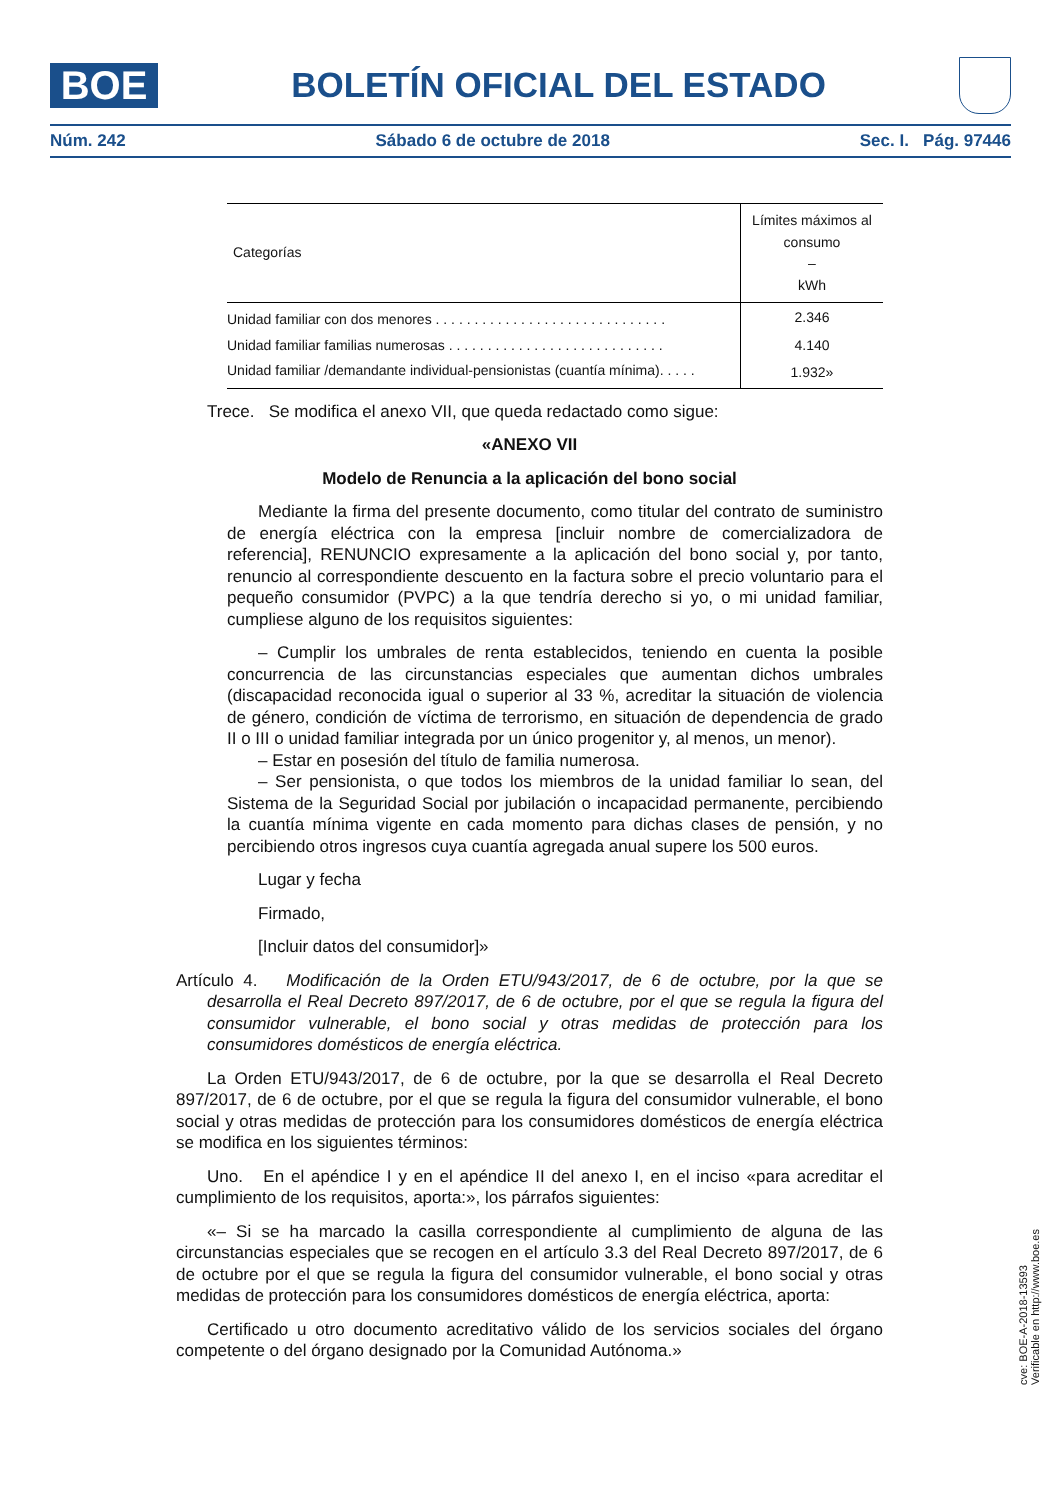BOE
BOLETÍN OFICIAL DEL ESTADO
Núm. 242 Sábado 6 de octubre de 2018 Sec. I. Pág. 97446
| Categorías | Límites máximos al consumo – kWh |
| --- | --- |
| Unidad familiar con dos menores . . . . . . . . . . . . . . . . . . . . . . . . . . . . . . | 2.346 |
| Unidad familiar familias numerosas . . . . . . . . . . . . . . . . . . . . . . . . . . . . | 4.140 |
| Unidad familiar /demandante individual-pensionistas (cuantía mínima). . . . . | 1.932» |
Trece. Se modifica el anexo VII, que queda redactado como sigue:
«ANEXO VII
Modelo de Renuncia a la aplicación del bono social
Mediante la firma del presente documento, como titular del contrato de suministro de energía eléctrica con la empresa [incluir nombre de comercializadora de referencia], RENUNCIO expresamente a la aplicación del bono social y, por tanto, renuncio al correspondiente descuento en la factura sobre el precio voluntario para el pequeño consumidor (PVPC) a la que tendría derecho si yo, o mi unidad familiar, cumpliese alguno de los requisitos siguientes:
– Cumplir los umbrales de renta establecidos, teniendo en cuenta la posible concurrencia de las circunstancias especiales que aumentan dichos umbrales (discapacidad reconocida igual o superior al 33 %, acreditar la situación de violencia de género, condición de víctima de terrorismo, en situación de dependencia de grado II o III o unidad familiar integrada por un único progenitor y, al menos, un menor).
– Estar en posesión del título de familia numerosa.
– Ser pensionista, o que todos los miembros de la unidad familiar lo sean, del Sistema de la Seguridad Social por jubilación o incapacidad permanente, percibiendo la cuantía mínima vigente en cada momento para dichas clases de pensión, y no percibiendo otros ingresos cuya cuantía agregada anual supere los 500 euros.
Lugar y fecha
Firmado,
[Incluir datos del consumidor]»
Artículo 4. Modificación de la Orden ETU/943/2017, de 6 de octubre, por la que se desarrolla el Real Decreto 897/2017, de 6 de octubre, por el que se regula la figura del consumidor vulnerable, el bono social y otras medidas de protección para los consumidores domésticos de energía eléctrica.
La Orden ETU/943/2017, de 6 de octubre, por la que se desarrolla el Real Decreto 897/2017, de 6 de octubre, por el que se regula la figura del consumidor vulnerable, el bono social y otras medidas de protección para los consumidores domésticos de energía eléctrica se modifica en los siguientes términos:
Uno. En el apéndice I y en el apéndice II del anexo I, en el inciso «para acreditar el cumplimiento de los requisitos, aporta:», los párrafos siguientes:
«– Si se ha marcado la casilla correspondiente al cumplimiento de alguna de las circunstancias especiales que se recogen en el artículo 3.3 del Real Decreto 897/2017, de 6 de octubre por el que se regula la figura del consumidor vulnerable, el bono social y otras medidas de protección para los consumidores domésticos de energía eléctrica, aporta:
Certificado u otro documento acreditativo válido de los servicios sociales del órgano competente o del órgano designado por la Comunidad Autónoma.»
cve: BOE-A-2018-13593
Verificable en http://www.boe.es